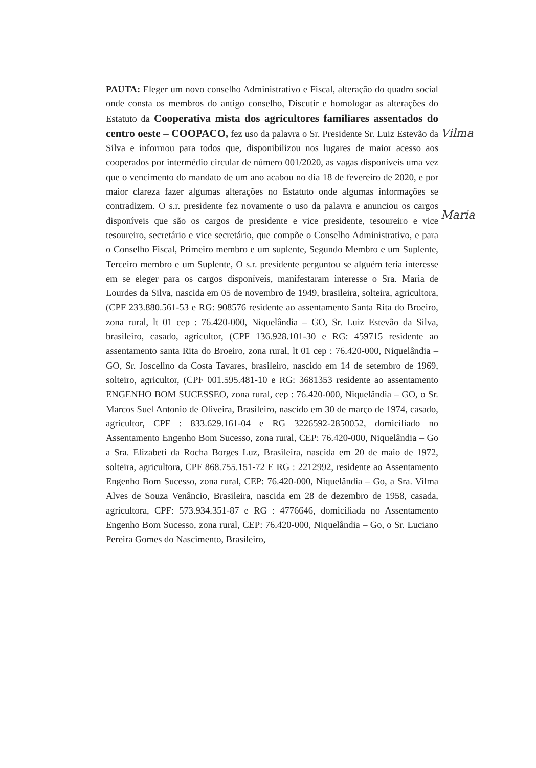PAUTA: Eleger um novo conselho Administrativo e Fiscal, alteração do quadro social onde consta os membros do antigo conselho, Discutir e homologar as alterações do Estatuto da Cooperativa mista dos agricultores familiares assentados do centro oeste – COOPACO, fez uso da palavra o Sr. Presidente Sr. Luiz Estevão da Silva e informou para todos que, disponibilizou nos lugares de maior acesso aos cooperados por intermédio circular de número 001/2020, as vagas disponíveis uma vez que o vencimento do mandato de um ano acabou no dia 18 de fevereiro de 2020, e por maior clareza fazer algumas alterações no Estatuto onde algumas informações se contradizem. O s.r. presidente fez novamente o uso da palavra e anunciou os cargos disponíveis que são os cargos de presidente e vice presidente, tesoureiro e vice tesoureiro, secretário e vice secretário, que compõe o Conselho Administrativo, e para o Conselho Fiscal, Primeiro membro e um suplente, Segundo Membro e um Suplente, Terceiro membro e um Suplente, O s.r. presidente perguntou se alguém teria interesse em se eleger para os cargos disponíveis, manifestaram interesse o Sra. Maria de Lourdes da Silva, nascida em 05 de novembro de 1949, brasileira, solteira, agricultora, (CPF 233.880.561-53 e RG: 908576 residente ao assentamento Santa Rita do Broeiro, zona rural, lt 01 cep : 76.420-000, Niquelândia – GO, Sr. Luiz Estevão da Silva, brasileiro, casado, agricultor, (CPF 136.928.101-30 e RG: 459715 residente ao assentamento santa Rita do Broeiro, zona rural, lt 01 cep : 76.420-000, Niquelândia – GO, Sr. Joscelino da Costa Tavares, brasileiro, nascido em 14 de setembro de 1969, solteiro, agricultor, (CPF 001.595.481-10 e RG: 3681353 residente ao assentamento ENGENHO BOM SUCESSEO, zona rural, cep : 76.420-000, Niquelândia – GO, o Sr. Marcos Suel Antonio de Oliveira, Brasileiro, nascido em 30 de março de 1974, casado, agricultor, CPF : 833.629.161-04 e RG 3226592-2850052, domiciliado no Assentamento Engenho Bom Sucesso, zona rural, CEP: 76.420-000, Niquelândia – Go a Sra. Elizabeti da Rocha Borges Luz, Brasileira, nascida em 20 de maio de 1972, solteira, agricultora, CPF 868.755.151-72 E RG : 2212992, residente ao Assentamento Engenho Bom Sucesso, zona rural, CEP: 76.420-000, Niquelândia – Go, a Sra. Vilma Alves de Souza Venâncio, Brasileira, nascida em 28 de dezembro de 1958, casada, agricultora, CPF: 573.934.351-87 e RG : 4776646, domiciliada no Assentamento Engenho Bom Sucesso, zona rural, CEP: 76.420-000, Niquelândia – Go, o Sr. Luciano Pereira Gomes do Nascimento, Brasileiro,
Vilma
Maria